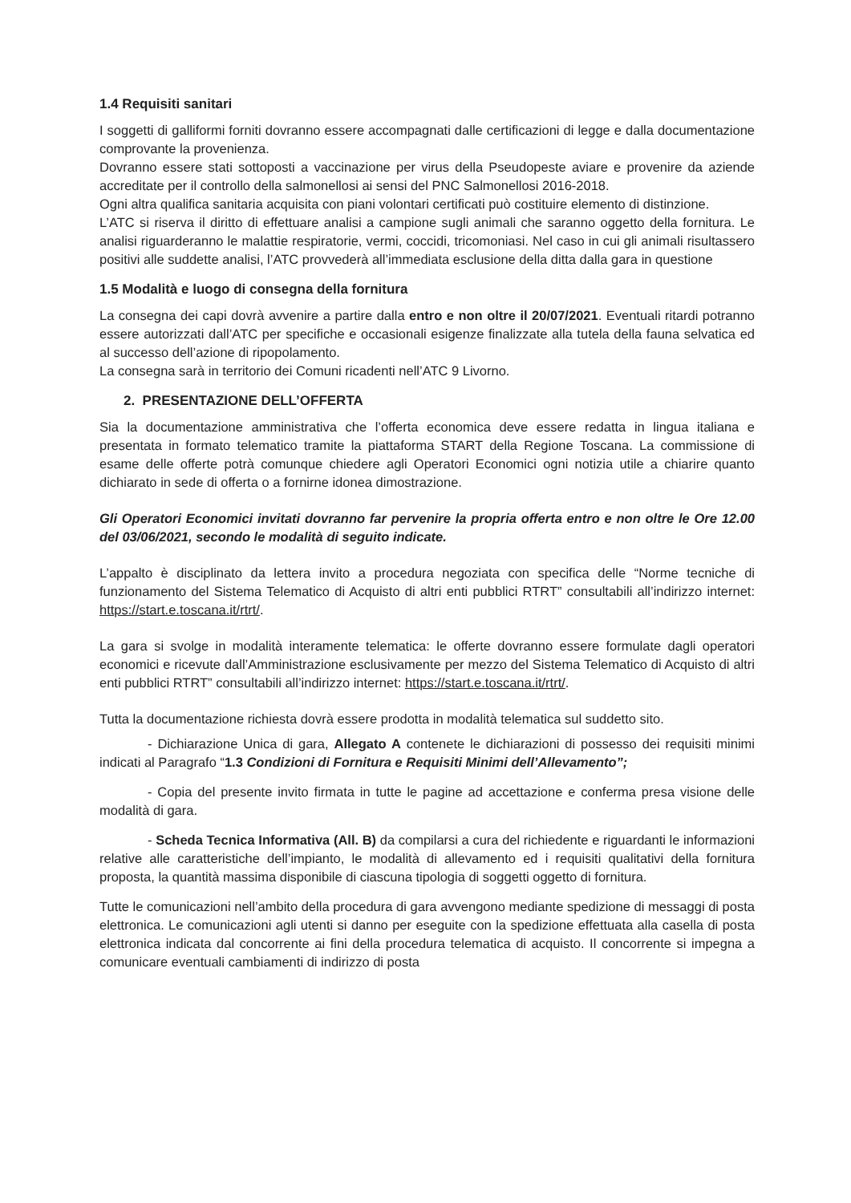1.4 Requisiti sanitari
I soggetti di galliformi forniti dovranno essere accompagnati dalle certificazioni di legge e dalla documentazione comprovante la provenienza.
Dovranno essere stati sottoposti a vaccinazione per virus della Pseudopeste aviare e provenire da aziende accreditate per il controllo della salmonellosi ai sensi del PNC Salmonellosi 2016-2018.
Ogni altra qualifica sanitaria acquisita con piani volontari certificati può costituire elemento di distinzione.
L’ATC si riserva il diritto di effettuare analisi a campione sugli animali che saranno oggetto della fornitura. Le analisi riguarderanno le malattie respiratorie, vermi, coccidi, tricomoniasi. Nel caso in cui gli animali risultassero positivi alle suddette analisi, l’ATC provvederà all’immediata esclusione della ditta dalla gara in questione
1.5 Modalità e luogo di consegna della fornitura
La consegna dei capi dovrà avvenire a partire dalla entro e non oltre il 20/07/2021. Eventuali ritardi potranno essere autorizzati dall’ATC per specifiche e occasionali esigenze finalizzate alla tutela della fauna selvatica ed al successo dell’azione di ripopolamento.
La consegna sarà in territorio dei Comuni ricadenti nell’ATC 9 Livorno.
2. PRESENTAZIONE DELL’OFFERTA
Sia la documentazione amministrativa che l’offerta economica deve essere redatta in lingua italiana e presentata in formato telematico tramite la piattaforma START della Regione Toscana. La commissione di esame delle offerte potrà comunque chiedere agli Operatori Economici ogni notizia utile a chiarire quanto dichiarato in sede di offerta o a fornirne idonea dimostrazione.
Gli Operatori Economici invitati dovranno far pervenire la propria offerta entro e non oltre le Ore 12.00 del 03/06/2021, secondo le modalità di seguito indicate.
L’appalto è disciplinato da lettera invito a procedura negoziata con specifica delle “Norme tecniche di funzionamento del Sistema Telematico di Acquisto di altri enti pubblici RTRT” consultabili all’indirizzo internet: https://start.e.toscana.it/rtrt/.
La gara si svolge in modalità interamente telematica: le offerte dovranno essere formulate dagli operatori economici e ricevute dall’Amministrazione esclusivamente per mezzo del Sistema Telematico di Acquisto di altri enti pubblici RTRT” consultabili all’indirizzo internet: https://start.e.toscana.it/rtrt/.
Tutta la documentazione richiesta dovrà essere prodotta in modalità telematica sul suddetto sito.
- Dichiarazione Unica di gara, Allegato A contenete le dichiarazioni di possesso dei requisiti minimi indicati al Paragrafo “1.3 Condizioni di Fornitura e Requisiti Minimi dell’Allevamento”;
- Copia del presente invito firmata in tutte le pagine ad accettazione e conferma presa visione delle modalità di gara.
- Scheda Tecnica Informativa (All. B) da compilarsi a cura del richiedente e riguardanti le informazioni relative alle caratteristiche dell’impianto, le modalità di allevamento ed i requisiti qualitativi della fornitura proposta, la quantità massima disponibile di ciascuna tipologia di soggetti oggetto di fornitura.
Tutte le comunicazioni nell’ambito della procedura di gara avvengono mediante spedizione di messaggi di posta elettronica. Le comunicazioni agli utenti si danno per eseguite con la spedizione effettuata alla casella di posta elettronica indicata dal concorrente ai fini della procedura telematica di acquisto. Il concorrente si impegna a comunicare eventuali cambiamenti di indirizzo di posta